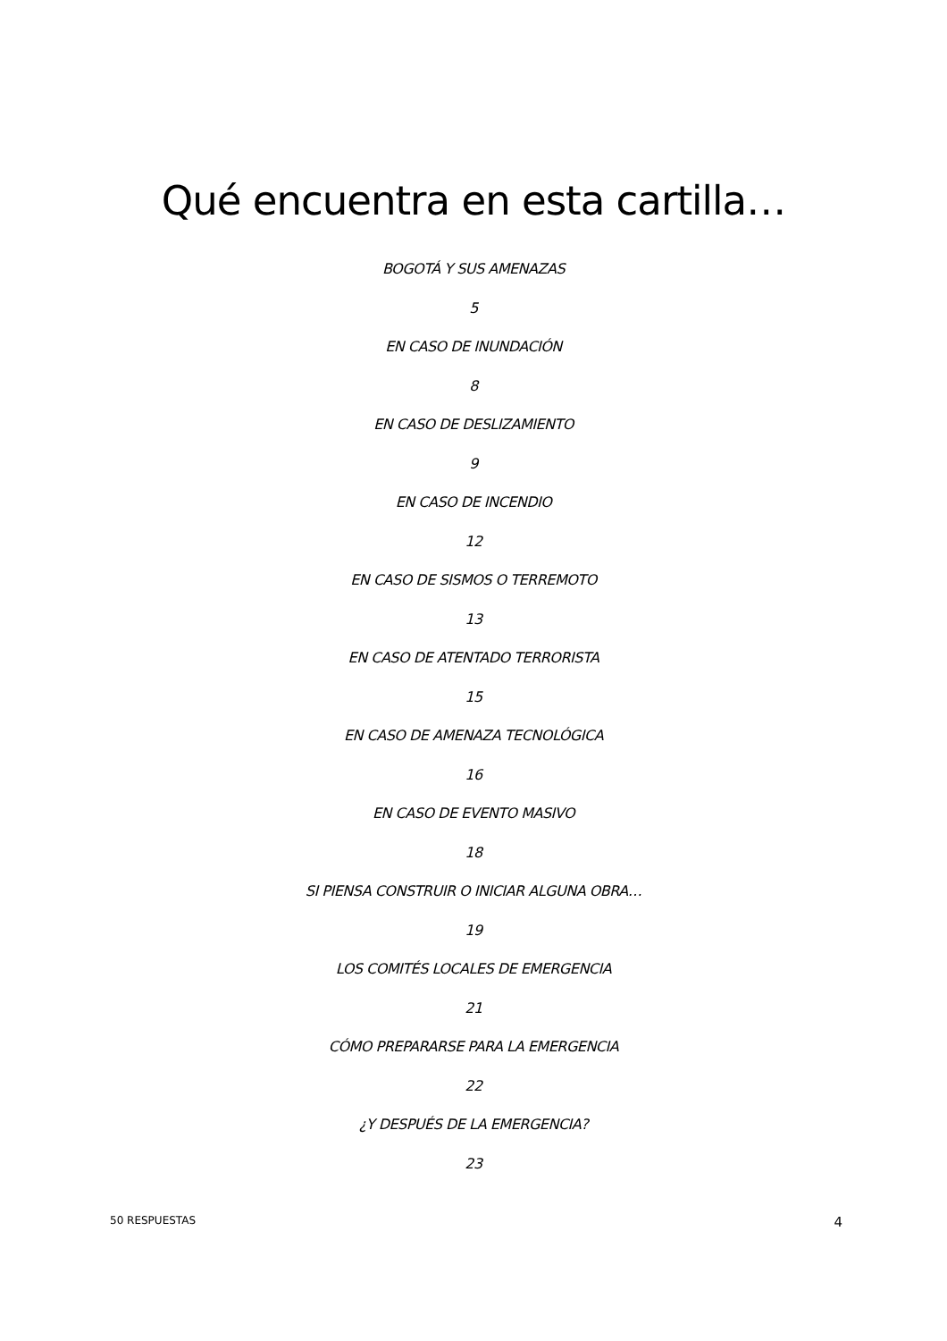Qué encuentra en esta cartilla…
BOGOTÁ Y SUS AMENAZAS
5
EN CASO DE INUNDACIÓN
8
EN CASO DE DESLIZAMIENTO
9
EN CASO DE INCENDIO
12
EN CASO DE SISMOS O TERREMOTO
13
EN CASO DE ATENTADO TERRORISTA
15
EN CASO DE AMENAZA TECNOLÓGICA
16
EN CASO DE EVENTO MASIVO
18
SI PIENSA CONSTRUIR O INICIAR ALGUNA OBRA…
19
LOS COMITÉS LOCALES DE EMERGENCIA
21
CÓMO PREPARARSE PARA LA EMERGENCIA
22
¿Y DESPUÉS DE LA EMERGENCIA?
23
50 RESPUESTAS 4